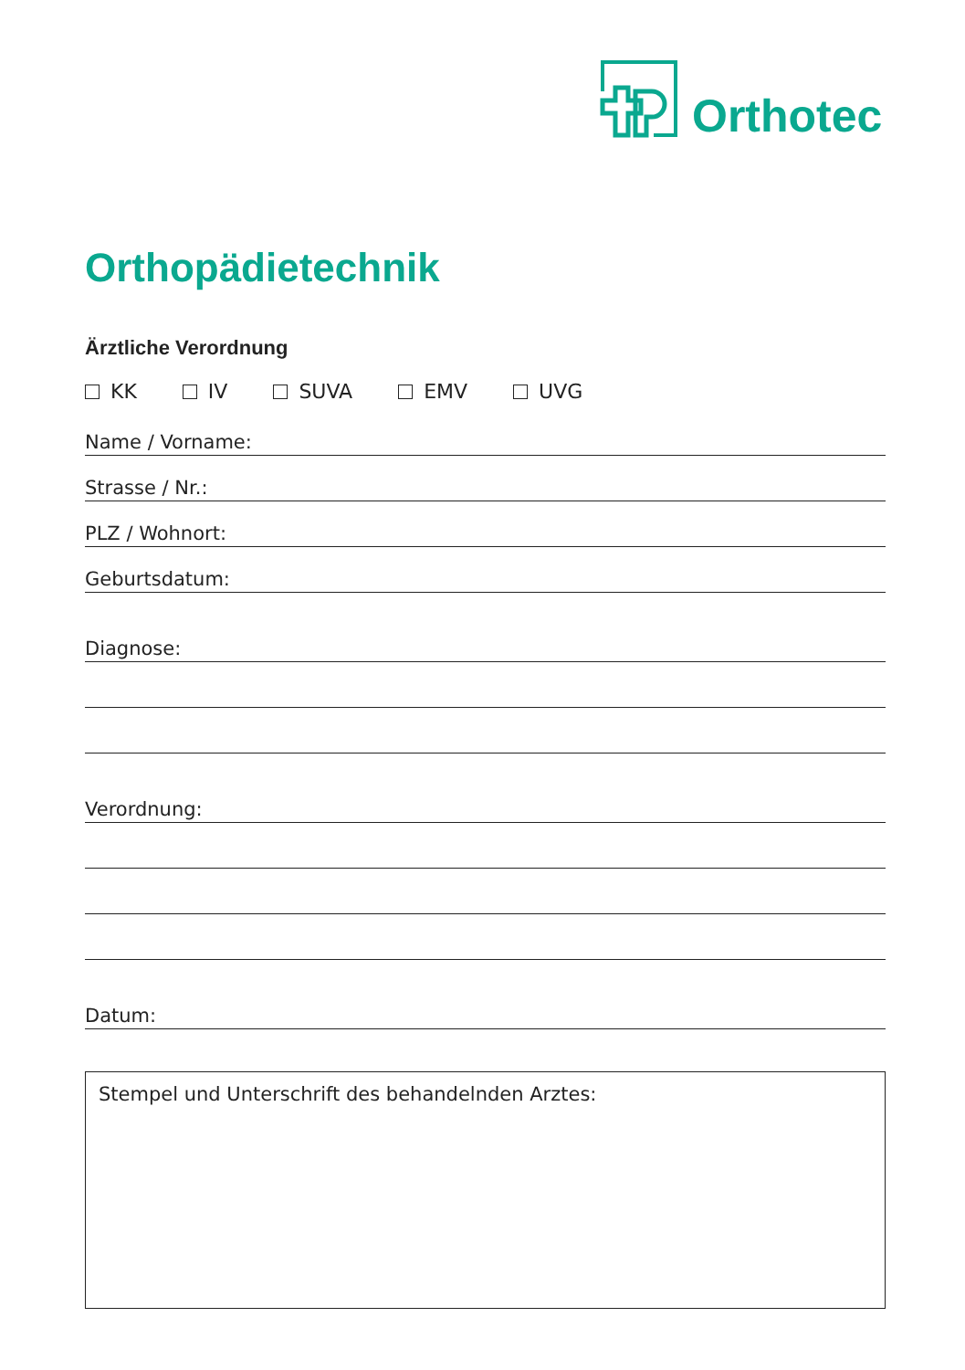Orthotec
Orthopädietechnik
Ärztliche Verordnung
KK IV SUVA EMV UVG
Name / Vorname:
Strasse / Nr.:
PLZ / Wohnort:
Geburtsdatum:
Diagnose:
Verordnung:
Datum:
Stempel und Unterschrift des behandelnden Arztes: